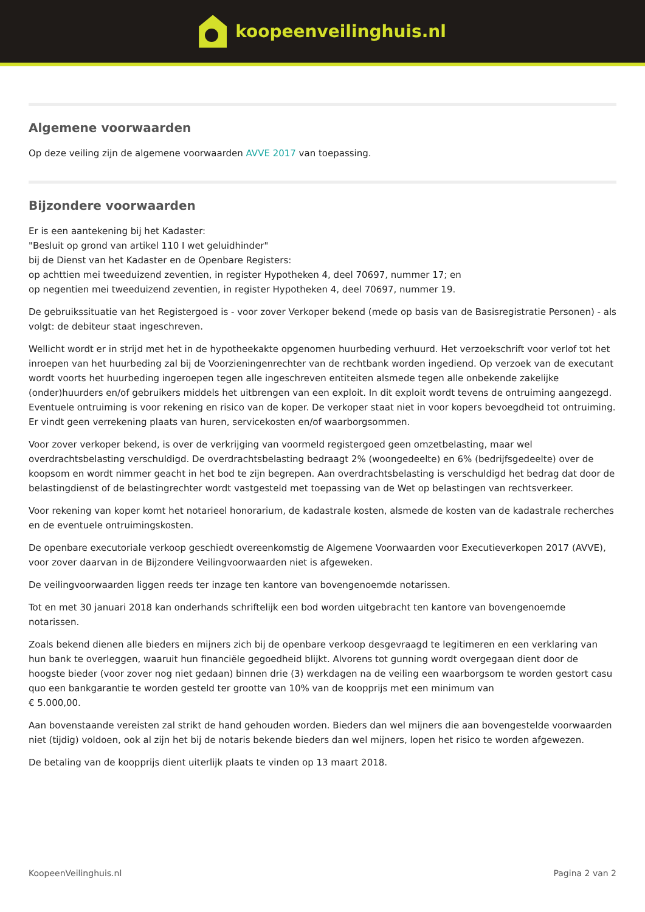koopeenveilinghuis.nl
Algemene voorwaarden
Op deze veiling zijn de algemene voorwaarden AVVE 2017 van toepassing.
Bijzondere voorwaarden
Er is een aantekening bij het Kadaster:
"Besluit op grond van artikel 110 I wet geluidhinder"
bij de Dienst van het Kadaster en de Openbare Registers:
op achttien mei tweeduizend zeventien, in register Hypotheken 4, deel 70697, nummer 17; en
op negentien mei tweeduizend zeventien, in register Hypotheken 4, deel 70697, nummer 19.
De gebruikssituatie van het Registergoed is - voor zover Verkoper bekend (mede op basis van de Basisregistratie Personen) - als volgt: de debiteur staat ingeschreven.
Wellicht wordt er in strijd met het in de hypotheekakte opgenomen huurbeding verhuurd. Het verzoekschrift voor verlof tot het inroepen van het huurbeding zal bij de Voorzieningenrechter van de rechtbank worden ingediend. Op verzoek van de executant wordt voorts het huurbeding ingeroepen tegen alle ingeschreven entiteiten alsmede tegen alle onbekende zakelijke (onder)huurders en/of gebruikers middels het uitbrengen van een exploit. In dit exploit wordt tevens de ontruiming aangezegd. Eventuele ontruiming is voor rekening en risico van de koper. De verkoper staat niet in voor kopers bevoegdheid tot ontruiming. Er vindt geen verrekening plaats van huren, servicekosten en/of waarborgsommen.
Voor zover verkoper bekend, is over de verkrijging van voormeld registergoed geen omzetbelasting, maar wel overdrachtsbelasting verschuldigd. De overdrachtsbelasting bedraagt 2% (woongedeelte) en 6% (bedrijfsgedeelte) over de koopsom en wordt nimmer geacht in het bod te zijn begrepen. Aan overdrachtsbelasting is verschuldigd het bedrag dat door de belastingdienst of de belastingrechter wordt vastgesteld met toepassing van de Wet op belastingen van rechtsverkeer.
Voor rekening van koper komt het notarieel honorarium, de kadastrale kosten, alsmede de kosten van de kadastrale recherches en de eventuele ontruimingskosten.
De openbare executoriale verkoop geschiedt overeenkomstig de Algemene Voorwaarden voor Executieverkopen 2017 (AVVE), voor zover daarvan in de Bijzondere Veilingvoorwaarden niet is afgeweken.
De veilingvoorwaarden liggen reeds ter inzage ten kantore van bovengenoemde notarissen.
Tot en met 30 januari 2018 kan onderhands schriftelijk een bod worden uitgebracht ten kantore van bovengenoemde notarissen.
Zoals bekend dienen alle bieders en mijners zich bij de openbare verkoop desgevraagd te legitimeren en een verklaring van hun bank te overleggen, waaruit hun financiële gegoedheid blijkt. Alvorens tot gunning wordt overgegaan dient door de hoogste bieder (voor zover nog niet gedaan) binnen drie (3) werkdagen na de veiling een waarborgsom te worden gestort casu quo een bankgarantie te worden gesteld ter grootte van 10% van de koopprijs met een minimum van
€ 5.000,00.
Aan bovenstaande vereisten zal strikt de hand gehouden worden. Bieders dan wel mijners die aan bovengestelde voorwaarden niet (tijdig) voldoen, ook al zijn het bij de notaris bekende bieders dan wel mijners, lopen het risico te worden afgewezen.
De betaling van de koopprijs dient uiterlijk plaats te vinden op 13 maart 2018.
KoopeenVeilinghuis.nl Pagina 2 van 2